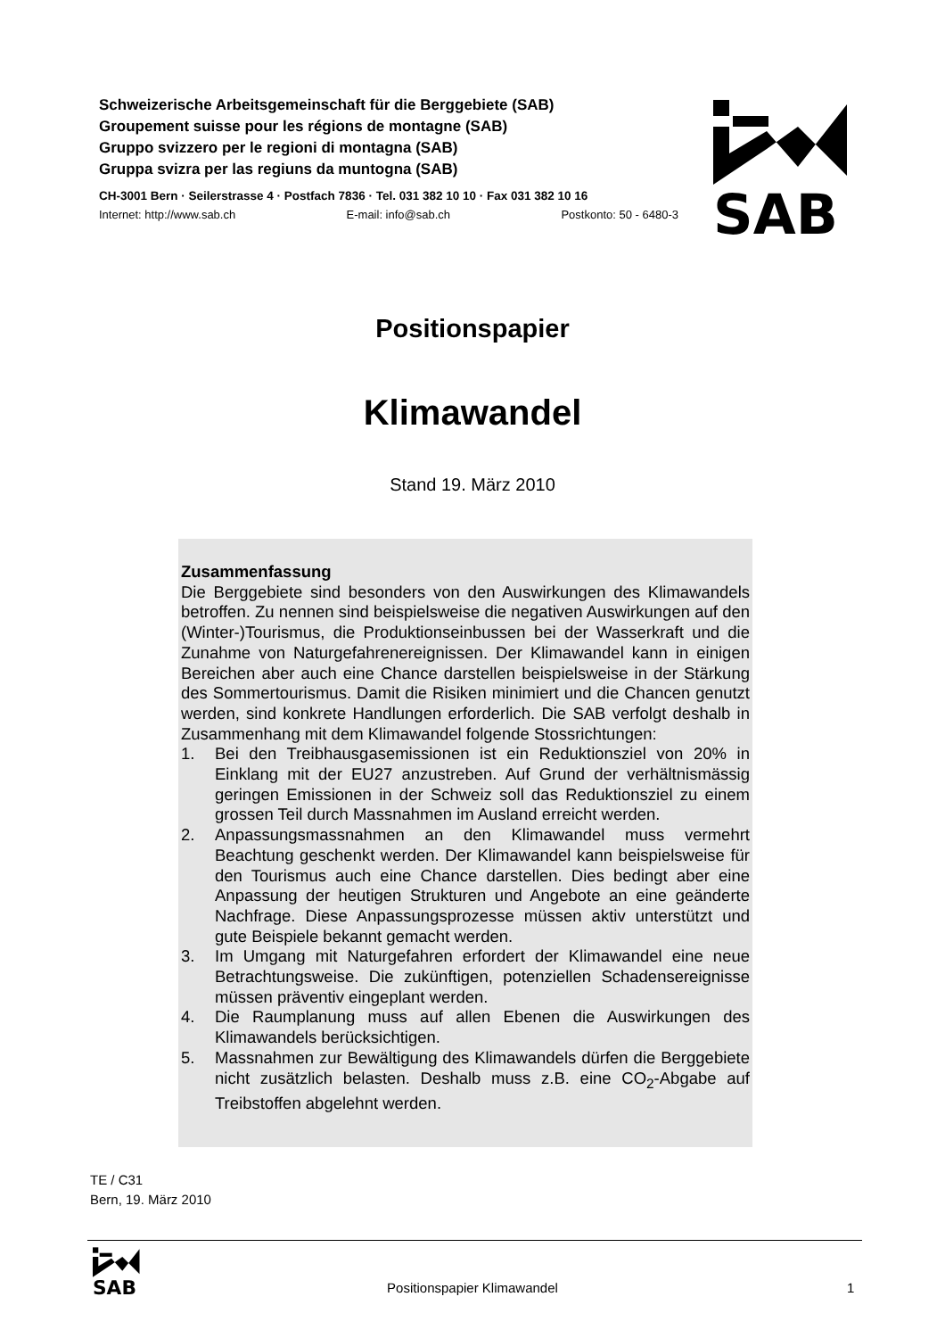Schweizerische Arbeitsgemeinschaft für die Berggebiete (SAB)
Groupement suisse pour les régions de montagne (SAB)
Gruppo svizzero per le regioni di montagna (SAB)
Gruppa svizra per las regiuns da muntogna (SAB)
CH-3001 Bern · Seilerstrasse 4 · Postfach 7836 · Tel. 031 382 10 10 · Fax 031 382 10 16
Internet: http://www.sab.ch E-mail: info@sab.ch Postkonto: 50 - 6480-3
SAB
Positionspapier
Klimawandel
Stand 19. März 2010
Zusammenfassung
Die Berggebiete sind besonders von den Auswirkungen des Klimawandels betroffen. Zu nennen sind beispielsweise die negativen Auswirkungen auf den (Winter-)Tourismus, die Produktionseinbussen bei der Wasserkraft und die Zunahme von Naturgefahrenereignissen. Der Klimawandel kann in einigen Bereichen aber auch eine Chance darstellen beispielsweise in der Stärkung des Sommertourismus. Damit die Risiken minimiert und die Chancen genutzt werden, sind konkrete Handlungen erforderlich. Die SAB verfolgt deshalb in Zusammenhang mit dem Klimawandel folgende Stossrichtungen:
1. Bei den Treibhausgasemissionen ist ein Reduktionsziel von 20% in Einklang mit der EU27 anzustreben. Auf Grund der verhältnismässig geringen Emissionen in der Schweiz soll das Reduktionsziel zu einem grossen Teil durch Massnahmen im Ausland erreicht werden.
2. Anpassungsmassnahmen an den Klimawandel muss vermehrt Beachtung geschenkt werden. Der Klimawandel kann beispielsweise für den Tourismus auch eine Chance darstellen. Dies bedingt aber eine Anpassung der heutigen Strukturen und Angebote an eine geänderte Nachfrage. Diese Anpassungsprozesse müssen aktiv unterstützt und gute Beispiele bekannt gemacht werden.
3. Im Umgang mit Naturgefahren erfordert der Klimawandel eine neue Betrachtungsweise. Die zukünftigen, potenziellen Schadensereignisse müssen präventiv eingeplant werden.
4. Die Raumplanung muss auf allen Ebenen die Auswirkungen des Klimawandels berücksichtigen.
5. Massnahmen zur Bewältigung des Klimawandels dürfen die Berggebiete nicht zusätzlich belasten. Deshalb muss z.B. eine CO<sub>2</sub>-Abgabe auf Treibstoffen abgelehnt werden.
TE / C31
Bern, 19. März 2010
SAB
Positionspapier Klimawandel 1